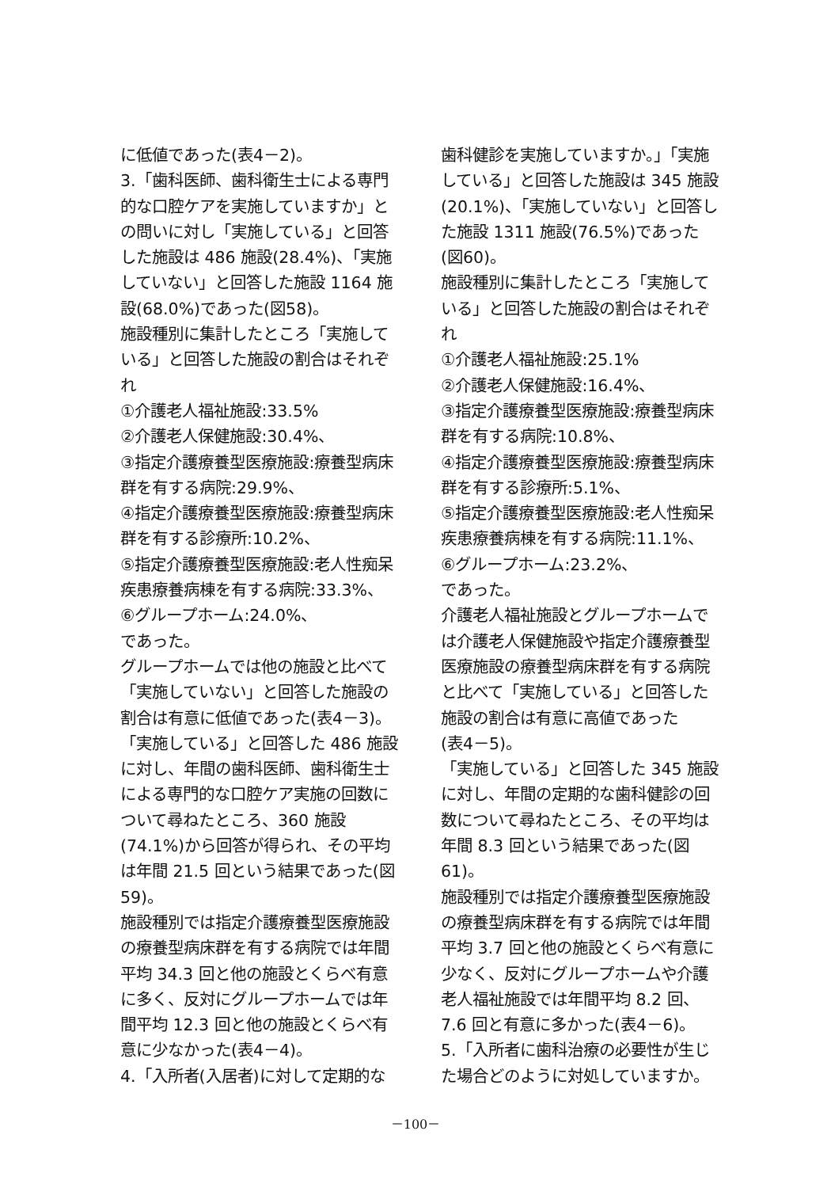に低値であった(表4－2)。
3.「歯科医師、歯科衛生士による専門的な口腔ケアを実施していますか」との問いに対し「実施している」と回答した施設は 486 施設(28.4%)、「実施していない」と回答した施設 1164 施設(68.0%)であった(図58)。
施設種別に集計したところ「実施している」と回答した施設の割合はそれぞれ
①介護老人福祉施設:33.5%
②介護老人保健施設:30.4%、
③指定介護療養型医療施設:療養型病床群を有する病院:29.9%、
④指定介護療養型医療施設:療養型病床群を有する診療所:10.2%、
⑤指定介護療養型医療施設:老人性痴呆疾患療養病棟を有する病院:33.3%、
⑥グループホーム:24.0%、
であった。
グループホームでは他の施設と比べて「実施していない」と回答した施設の割合は有意に低値であった(表4－3)。
「実施している」と回答した 486 施設に対し、年間の歯科医師、歯科衛生士による専門的な口腔ケア実施の回数について尋ねたところ、360 施設(74.1%)から回答が得られ、その平均は年間 21.5 回という結果であった(図59)。
施設種別では指定介護療養型医療施設の療養型病床群を有する病院では年間平均 34.3 回と他の施設とくらべ有意に多く、反対にグループホームでは年間平均 12.3 回と他の施設とくらべ有意に少なかった(表4－4)。
4.「入所者(入居者)に対して定期的な
歯科健診を実施していますか。」「実施している」と回答した施設は 345 施設(20.1%)、「実施していない」と回答した施設 1311 施設(76.5%)であった
(図60)。
施設種別に集計したところ「実施している」と回答した施設の割合はそれぞれ
①介護老人福祉施設:25.1%
②介護老人保健施設:16.4%、
③指定介護療養型医療施設:療養型病床群を有する病院:10.8%、
④指定介護療養型医療施設:療養型病床群を有する診療所:5.1%、
⑤指定介護療養型医療施設:老人性痴呆疾患療養病棟を有する病院:11.1%、
⑥グループホーム:23.2%、
であった。
介護老人福祉施設とグループホームでは介護老人保健施設や指定介護療養型医療施設の療養型病床群を有する病院と比べて「実施している」と回答した施設の割合は有意に高値であった
(表4－5)。
「実施している」と回答した 345 施設に対し、年間の定期的な歯科健診の回数について尋ねたところ、その平均は年間 8.3 回という結果であった(図61)。
施設種別では指定介護療養型医療施設の療養型病床群を有する病院では年間平均 3.7 回と他の施設とくらべ有意に少なく、反対にグループホームや介護老人福祉施設では年間平均 8.2 回、7.6 回と有意に多かった(表4－6)。
5.「入所者に歯科治療の必要性が生じた場合どのように対処していますか。
－100－